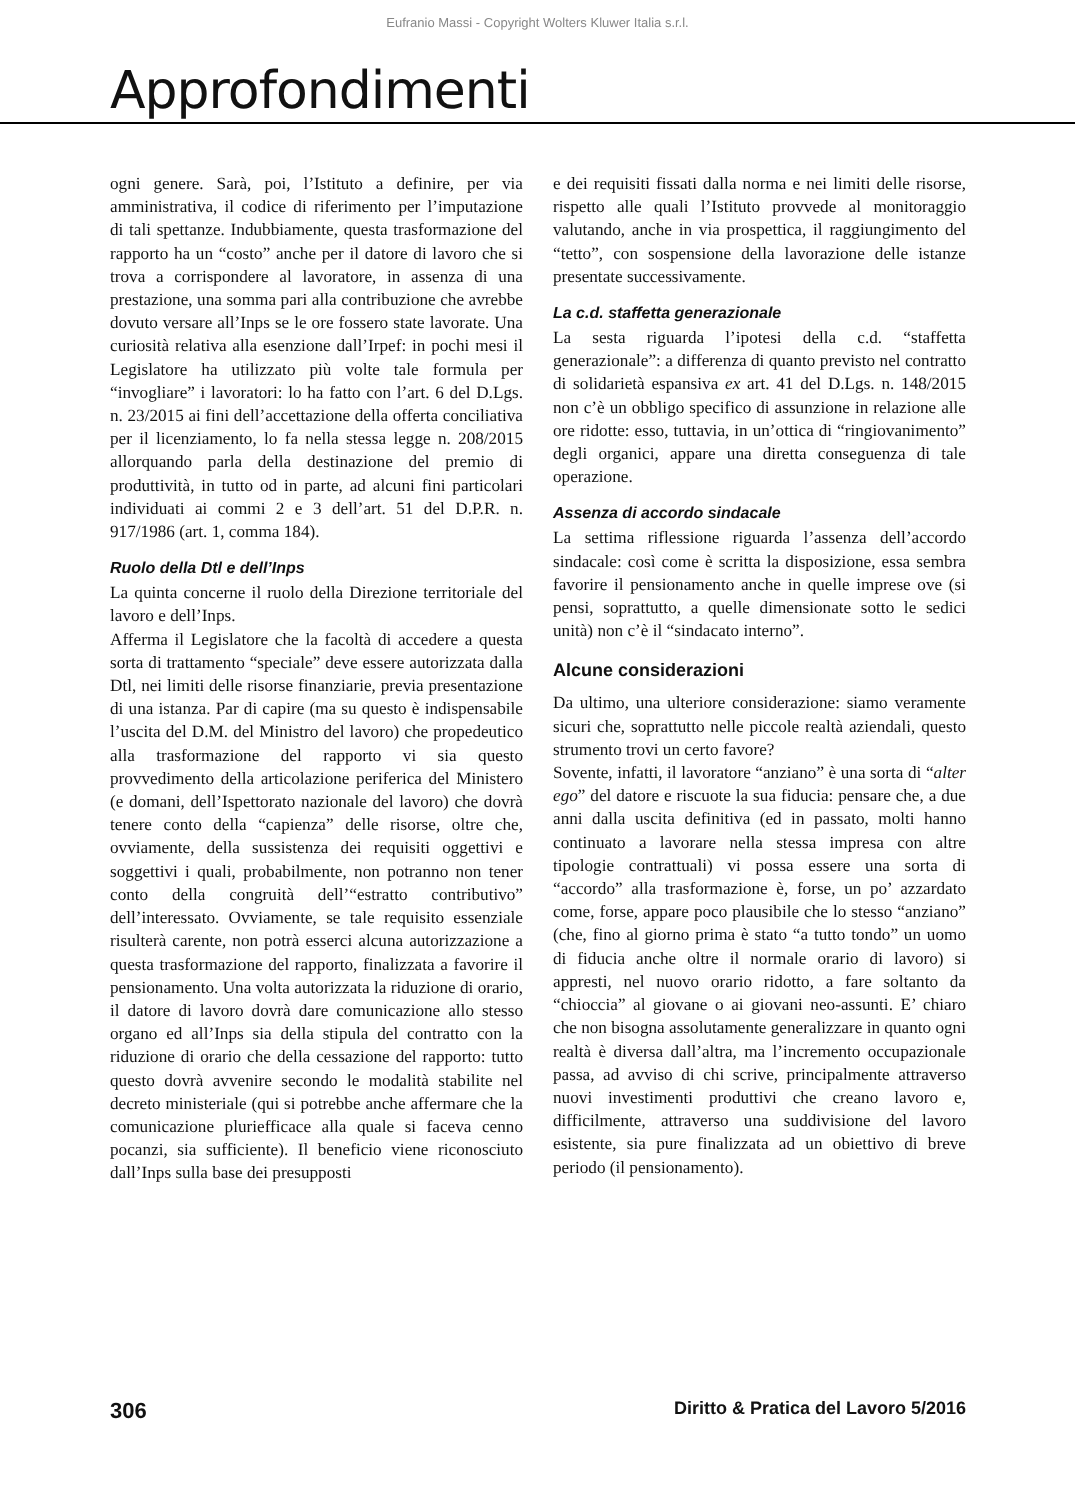Eufranio Massi - Copyright Wolters Kluwer Italia s.r.l.
Approfondimenti
ogni genere. Sarà, poi, l’Istituto a definire, per via amministrativa, il codice di riferimento per l’imputazione di tali spettanze. Indubbiamente, questa trasformazione del rapporto ha un “costo” anche per il datore di lavoro che si trova a corrispondere al lavoratore, in assenza di una prestazione, una somma pari alla contribuzione che avrebbe dovuto versare all’Inps se le ore fossero state lavorate. Una curiosità relativa alla esenzione dall’Irpef: in pochi mesi il Legislatore ha utilizzato più volte tale formula per “invogliare” i lavoratori: lo ha fatto con l’art. 6 del D.Lgs. n. 23/2015 ai fini dell’accettazione della offerta conciliativa per il licenziamento, lo fa nella stessa legge n. 208/2015 allorquando parla della destinazione del premio di produttività, in tutto od in parte, ad alcuni fini particolari individuati ai commi 2 e 3 dell’art. 51 del D.P.R. n. 917/1986 (art. 1, comma 184).
Ruolo della Dtl e dell’Inps
La quinta concerne il ruolo della Direzione territoriale del lavoro e dell’Inps.
Afferma il Legislatore che la facoltà di accedere a questa sorta di trattamento “speciale” deve essere autorizzata dalla Dtl, nei limiti delle risorse finanziarie, previa presentazione di una istanza. Par di capire (ma su questo è indispensabile l’uscita del D.M. del Ministro del lavoro) che propedeutico alla trasformazione del rapporto vi sia questo provvedimento della articolazione periferica del Ministero (e domani, dell’Ispettorato nazionale del lavoro) che dovrà tenere conto della “capienza” delle risorse, oltre che, ovviamente, della sussistenza dei requisiti oggettivi e soggettivi i quali, probabilmente, non potranno non tener conto della congruità dell’“estratto contributivo” dell’interessato. Ovviamente, se tale requisito essenziale risulterà carente, non potrà esserci alcuna autorizzazione a questa trasformazione del rapporto, finalizzata a favorire il pensionamento. Una volta autorizzata la riduzione di orario, il datore di lavoro dovrà dare comunicazione allo stesso organo ed all’Inps sia della stipula del contratto con la riduzione di orario che della cessazione del rapporto: tutto questo dovrà avvenire secondo le modalità stabilite nel decreto ministeriale (qui si potrebbe anche affermare che la comunicazione pluriefficace alla quale si faceva cenno pocanzi, sia sufficiente). Il beneficio viene riconosciuto dall’Inps sulla base dei presupposti
e dei requisiti fissati dalla norma e nei limiti delle risorse, rispetto alle quali l’Istituto provvede al monitoraggio valutando, anche in via prospettica, il raggiungimento del “tetto”, con sospensione della lavorazione delle istanze presentate successivamente.
La c.d. staffetta generazionale
La sesta riguarda l’ipotesi della c.d. “staffetta generazionale”: a differenza di quanto previsto nel contratto di solidarietà espansiva ex art. 41 del D.Lgs. n. 148/2015 non c’è un obbligo specifico di assunzione in relazione alle ore ridotte: esso, tuttavia, in un’ottica di “ringiovanimento” degli organici, appare una diretta conseguenza di tale operazione.
Assenza di accordo sindacale
La settima riflessione riguarda l’assenza dell’accordo sindacale: così come è scritta la disposizione, essa sembra favorire il pensionamento anche in quelle imprese ove (si pensi, soprattutto, a quelle dimensionate sotto le sedici unità) non c’è il “sindacato interno”.
Alcune considerazioni
Da ultimo, una ulteriore considerazione: siamo veramente sicuri che, soprattutto nelle piccole realtà aziendali, questo strumento trovi un certo favore?
Sovente, infatti, il lavoratore “anziano” è una sorta di “alter ego” del datore e riscuote la sua fiducia: pensare che, a due anni dalla uscita definitiva (ed in passato, molti hanno continuato a lavorare nella stessa impresa con altre tipologie contrattuali) vi possa essere una sorta di “accordo” alla trasformazione è, forse, un po’ azzardato come, forse, appare poco plausibile che lo stesso “anziano” (che, fino al giorno prima è stato “a tutto tondo” un uomo di fiducia anche oltre il normale orario di lavoro) si appresti, nel nuovo orario ridotto, a fare soltanto da “chioccia” al giovane o ai giovani neo-assunti. E’ chiaro che non bisogna assolutamente generalizzare in quanto ogni realtà è diversa dall’altra, ma l’incremento occupazionale passa, ad avviso di chi scrive, principalmente attraverso nuovi investimenti produttivi che creano lavoro e, difficilmente, attraverso una suddivisione del lavoro esistente, sia pure finalizzata ad un obiettivo di breve periodo (il pensionamento).
306 Diritto & Pratica del Lavoro 5/2016